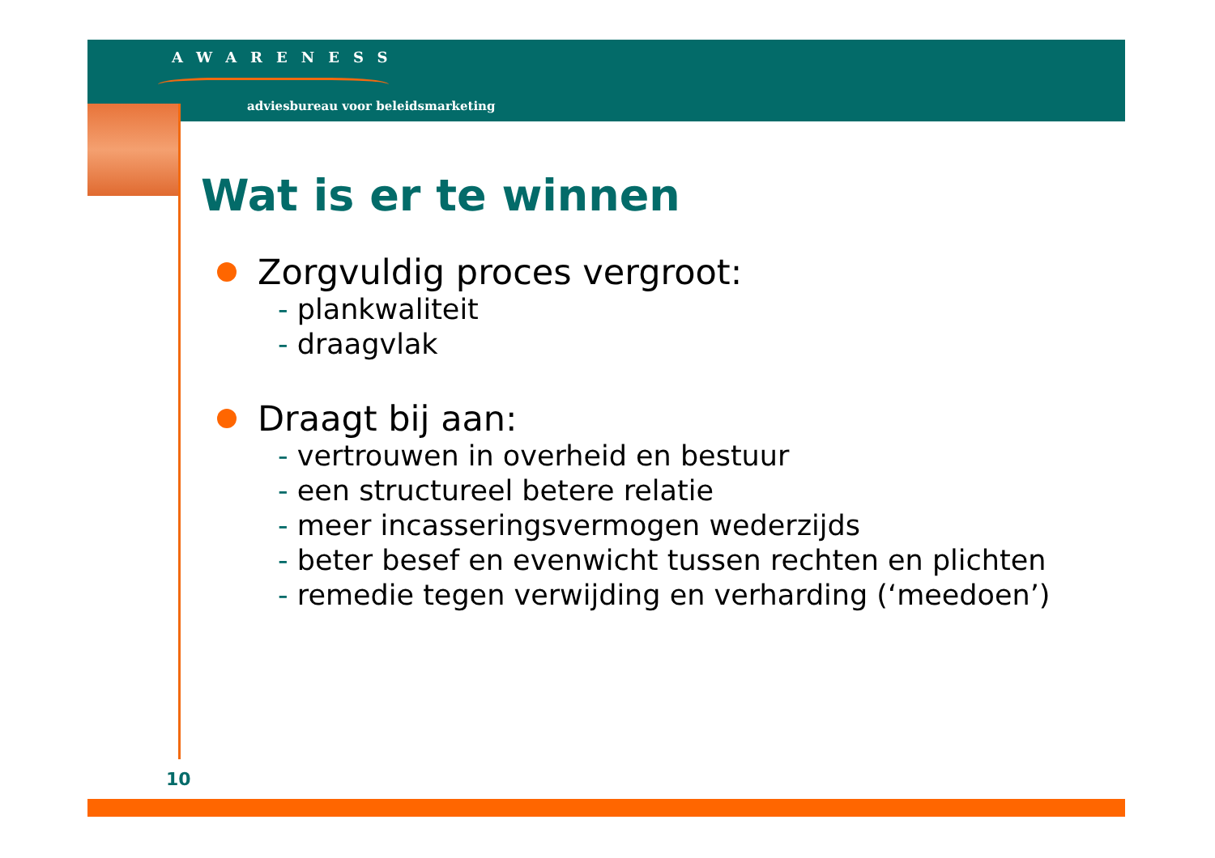AWARENESS
adviesbureau voor beleidsmarketing
Wat is er te winnen
Zorgvuldig proces vergroot:
- plankwaliteit
- draagvlak
Draagt bij aan:
- vertrouwen in overheid en bestuur
- een structureel betere relatie
- meer incasseringsvermogen wederzijds
- beter besef en evenwicht tussen rechten en plichten
- remedie tegen verwijding en verharding (‘meedoen’)
10